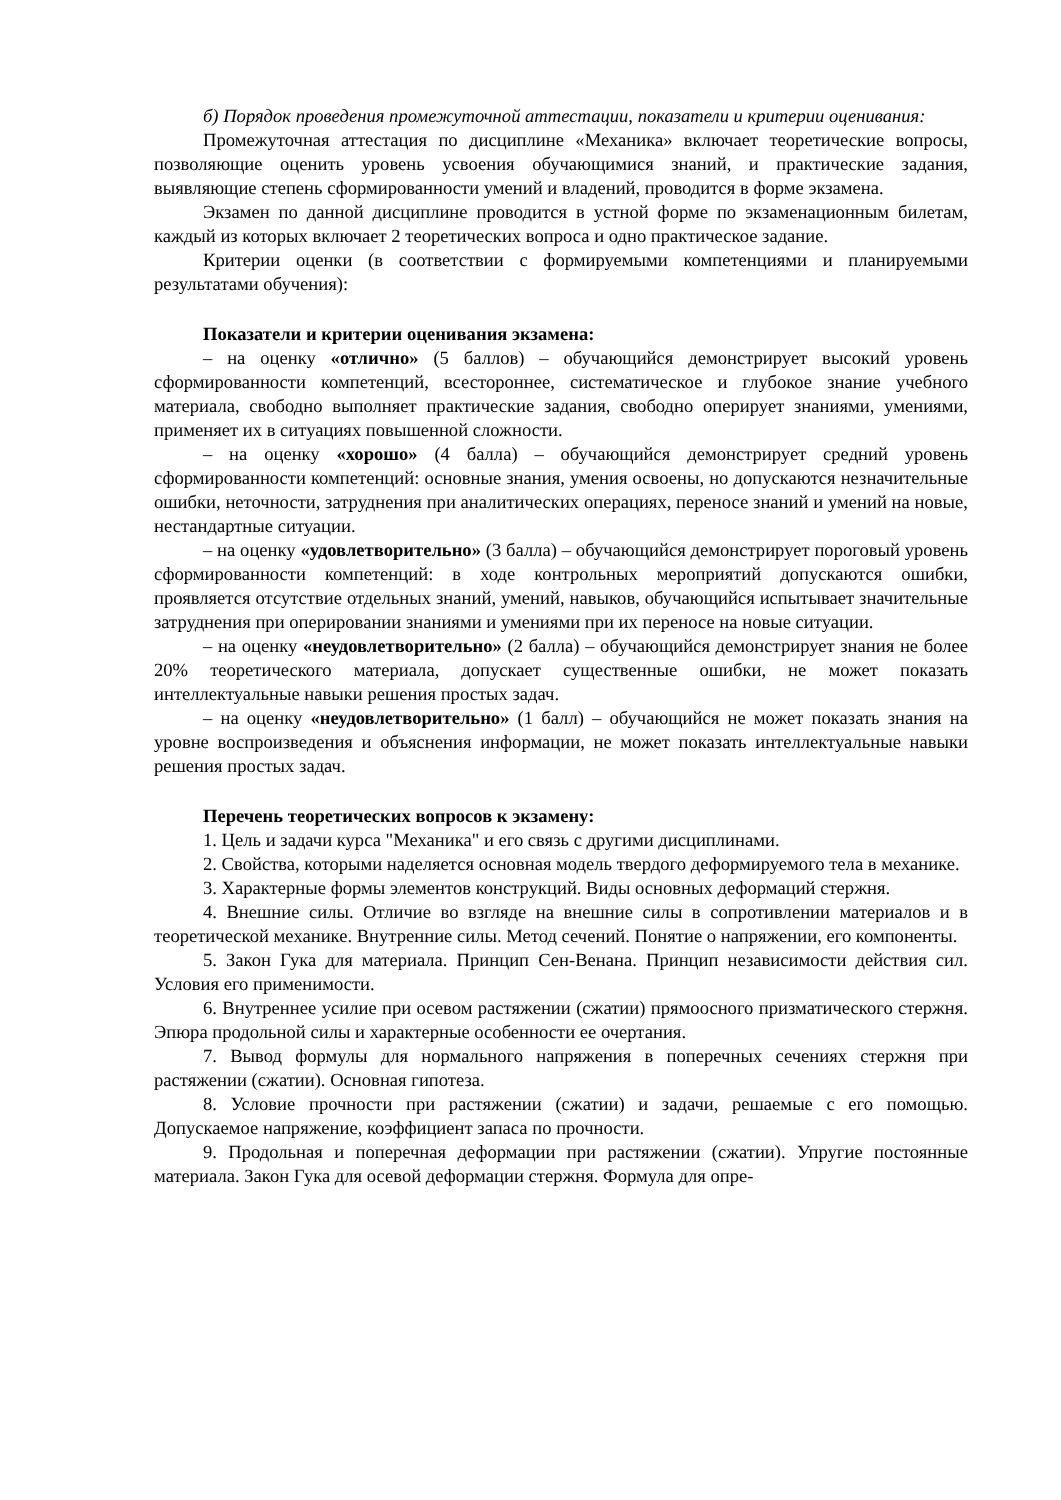б) Порядок проведения промежуточной аттестации, показатели и критерии оценивания:
Промежуточная аттестация по дисциплине «Механика» включает теоретические вопросы, позволяющие оценить уровень усвоения обучающимися знаний, и практические задания, выявляющие степень сформированности умений и владений, проводится в форме экзамена.
Экзамен по данной дисциплине проводится в устной форме по экзаменационным билетам, каждый из которых включает 2 теоретических вопроса и одно практическое задание.
Критерии оценки (в соответствии с формируемыми компетенциями и планируемыми результатами обучения):
Показатели и критерии оценивания экзамена:
– на оценку «отлично» (5 баллов) – обучающийся демонстрирует высокий уровень сформированности компетенций, всестороннее, систематическое и глубокое знание учебного материала, свободно выполняет практические задания, свободно оперирует знаниями, умениями, применяет их в ситуациях повышенной сложности.
– на оценку «хорошо» (4 балла) – обучающийся демонстрирует средний уровень сформированности компетенций: основные знания, умения освоены, но допускаются незначительные ошибки, неточности, затруднения при аналитических операциях, переносе знаний и умений на новые, нестандартные ситуации.
– на оценку «удовлетворительно» (3 балла) – обучающийся демонстрирует пороговый уровень сформированности компетенций: в ходе контрольных мероприятий допускаются ошибки, проявляется отсутствие отдельных знаний, умений, навыков, обучающийся испытывает значительные затруднения при оперировании знаниями и умениями при их переносе на новые ситуации.
– на оценку «неудовлетворительно» (2 балла) – обучающийся демонстрирует знания не более 20% теоретического материала, допускает существенные ошибки, не может показать интеллектуальные навыки решения простых задач.
– на оценку «неудовлетворительно» (1 балл) – обучающийся не может показать знания на уровне воспроизведения и объяснения информации, не может показать интеллектуальные навыки решения простых задач.
Перечень теоретических вопросов к экзамену:
1. Цель и задачи курса "Механика" и его связь с другими дисциплинами.
2. Свойства, которыми наделяется основная модель твердого деформируемого тела в механике.
3. Характерные формы элементов конструкций. Виды основных деформаций стержня.
4. Внешние силы. Отличие во взгляде на внешние силы в сопротивлении материалов и в теоретической механике. Внутренние силы. Метод сечений. Понятие о напряжении, его компоненты.
5. Закон Гука для материала. Принцип Сен-Венана. Принцип независимости действия сил. Условия его применимости.
6. Внутреннее усилие при осевом растяжении (сжатии) прямоосного призматического стержня. Эпюра продольной силы и характерные особенности ее очертания.
7. Вывод формулы для нормального напряжения в поперечных сечениях стержня при растяжении (сжатии). Основная гипотеза.
8. Условие прочности при растяжении (сжатии) и задачи, решаемые с его помощью. Допускаемое напряжение, коэффициент запаса по прочности.
9. Продольная и поперечная деформации при растяжении (сжатии). Упругие постоянные материала. Закон Гука для осевой деформации стержня. Формула для опре-